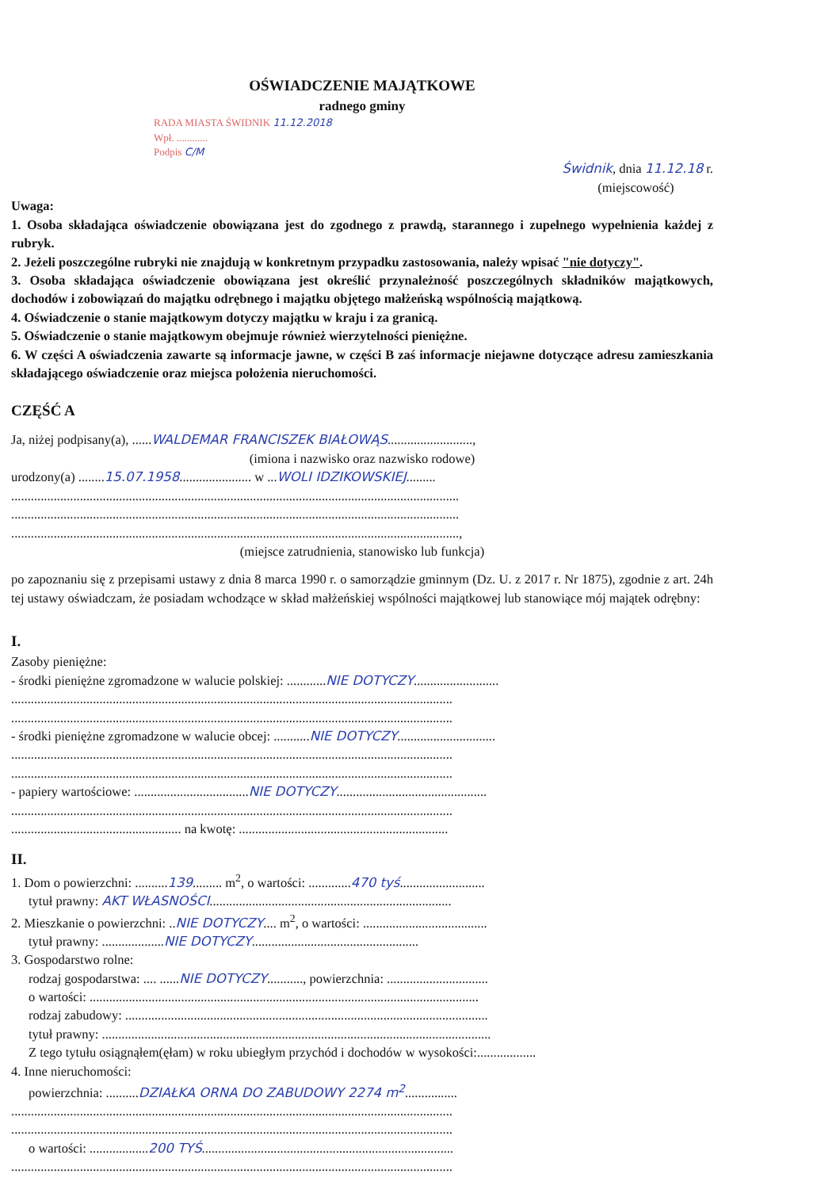OŚWIADCZENIE MAJĄTKOWE
radnego gminy
RADA MIASTA ŚWIDNIK 11.12.2018
Wpł. ............
Podpis C/M
Świdnik, dnia 11.12.18 r.
(miejscowość)
Uwaga:
1. Osoba składająca oświadczenie obowiązana jest do zgodnego z prawdą, starannego i zupełnego wypełnienia każdej z rubryk.
2. Jeżeli poszczególne rubryki nie znajdują w konkretnym przypadku zastosowania, należy wpisać "nie dotyczy".
3. Osoba składająca oświadczenie obowiązana jest określić przynależność poszczególnych składników majątkowych, dochodów i zobowiązań do majątku odrębnego i majątku objętego małżeńską wspólnością majątkową.
4. Oświadczenie o stanie majątkowym dotyczy majątku w kraju i za granicą.
5. Oświadczenie o stanie majątkowym obejmuje również wierzytelności pieniężne.
6. W części A oświadczenia zawarte są informacje jawne, w części B zaś informacje niejawne dotyczące adresu zamieszkania składającego oświadczenie oraz miejsca położenia nieruchomości.
CZĘŚĆ A
Ja, niżej podpisany(a), ......WALDEMAR FRANCISZEK BIAŁOWĄS..........................,
(imiona i nazwisko oraz nazwisko rodowe)
urodzony(a) ........15.07.1958...................... w ...WOLI IDZIKOWSKIEJ.........
.........................................................................................................................................
.........................................................................................................................................
.........................................................................................................................................,
(miejsce zatrudnienia, stanowisko lub funkcja)
po zapoznaniu się z przepisami ustawy z dnia 8 marca 1990 r. o samorządzie gminnym (Dz. U. z 2017 r. Nr 1875), zgodnie z art. 24h tej ustawy oświadczam, że posiadam wchodzące w skład małżeńskiej wspólności majątkowej lub stanowiące mój majątek odrębny:
I.
Zasoby pieniężne:
- środki pieniężne zgromadzone w walucie polskiej: ............NIE DOTYCZY..........................
.......................................................................................................................................
.......................................................................................................................................
- środki pieniężne zgromadzone w walucie obcej: ...........NIE DOTYCZY..............................
.......................................................................................................................................
.......................................................................................................................................
- papiery wartościowe: ...................................NIE DOTYCZY..............................................
.......................................................................................................................................
.................................................... na kwotę: ................................................................
II.
1. Dom o powierzchni: ..........139......... m<sup>2</sup>, o wartości: .............470 tyś..........................
tytuł prawny: AKT WŁASNOŚCI..........................................................................
2. Mieszkanie o powierzchni: ..NIE DOTYCZY.... m<sup>2</sup>, o wartości: ......................................
tytuł prawny: ...................NIE DOTYCZY...................................................
3. Gospodarstwo rolne:
rodzaj gospodarstwa: .... ......NIE DOTYCZY..........., powierzchnia: ...............................
o wartości: .......................................................................................................................
rodzaj zabudowy: ...............................................................................................................
tytuł prawny: .......................................................................................................................
Z tego tytułu osiągnąłem(ęłam) w roku ubiegłym przychód i dochodów w wysokości:..................
4. Inne nieruchomości:
powierzchnia: ..........DZIAŁKA ORNA DO ZABUDOWY 2274 m<sup>2</sup>................
.......................................................................................................................................
.......................................................................................................................................
o wartości: ..................200 TYŚ.............................................................................
.......................................................................................................................................